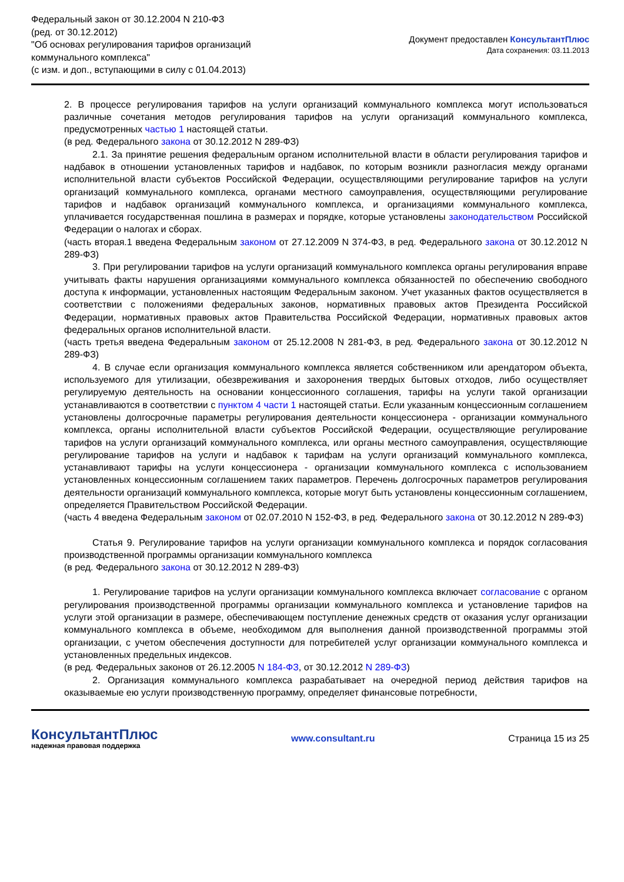Федеральный закон от 30.12.2004 N 210-ФЗ
(ред. от 30.12.2012)
"Об основах регулирования тарифов организаций
коммунального комплекса"
(с изм. и доп., вступающими в силу с 01.04.2013)
Документ предоставлен КонсультантПлюс
Дата сохранения: 03.11.2013
2. В процессе регулирования тарифов на услуги организаций коммунального комплекса могут использоваться различные сочетания методов регулирования тарифов на услуги организаций коммунального комплекса, предусмотренных частью 1 настоящей статьи.
(в ред. Федерального закона от 30.12.2012 N 289-ФЗ)
2.1. За принятие решения федеральным органом исполнительной власти в области регулирования тарифов и надбавок в отношении установленных тарифов и надбавок, по которым возникли разногласия между органами исполнительной власти субъектов Российской Федерации, осуществляющими регулирование тарифов на услуги организаций коммунального комплекса, органами местного самоуправления, осуществляющими регулирование тарифов и надбавок организаций коммунального комплекса, и организациями коммунального комплекса, уплачивается государственная пошлина в размерах и порядке, которые установлены законодательством Российской Федерации о налогах и сборах.
(часть вторая.1 введена Федеральным законом от 27.12.2009 N 374-ФЗ, в ред. Федерального закона от 30.12.2012 N 289-ФЗ)
3. При регулировании тарифов на услуги организаций коммунального комплекса органы регулирования вправе учитывать факты нарушения организациями коммунального комплекса обязанностей по обеспечению свободного доступа к информации, установленных настоящим Федеральным законом. Учет указанных фактов осуществляется в соответствии с положениями федеральных законов, нормативных правовых актов Президента Российской Федерации, нормативных правовых актов Правительства Российской Федерации, нормативных правовых актов федеральных органов исполнительной власти.
(часть третья введена Федеральным законом от 25.12.2008 N 281-ФЗ, в ред. Федерального закона от 30.12.2012 N 289-ФЗ)
4. В случае если организация коммунального комплекса является собственником или арендатором объекта, используемого для утилизации, обезвреживания и захоронения твердых бытовых отходов, либо осуществляет регулируемую деятельность на основании концессионного соглашения, тарифы на услуги такой организации устанавливаются в соответствии с пунктом 4 части 1 настоящей статьи. Если указанным концессионным соглашением установлены долгосрочные параметры регулирования деятельности концессионера - организации коммунального комплекса, органы исполнительной власти субъектов Российской Федерации, осуществляющие регулирование тарифов на услуги организаций коммунального комплекса, или органы местного самоуправления, осуществляющие регулирование тарифов на услуги и надбавок к тарифам на услуги организаций коммунального комплекса, устанавливают тарифы на услуги концессионера - организации коммунального комплекса с использованием установленных концессионным соглашением таких параметров. Перечень долгосрочных параметров регулирования деятельности организаций коммунального комплекса, которые могут быть установлены концессионным соглашением, определяется Правительством Российской Федерации.
(часть 4 введена Федеральным законом от 02.07.2010 N 152-ФЗ, в ред. Федерального закона от 30.12.2012 N 289-ФЗ)
Статья 9. Регулирование тарифов на услуги организации коммунального комплекса и порядок согласования производственной программы организации коммунального комплекса
(в ред. Федерального закона от 30.12.2012 N 289-ФЗ)
1. Регулирование тарифов на услуги организации коммунального комплекса включает согласование с органом регулирования производственной программы организации коммунального комплекса и установление тарифов на услуги этой организации в размере, обеспечивающем поступление денежных средств от оказания услуг организации коммунального комплекса в объеме, необходимом для выполнения данной производственной программы этой организации, с учетом обеспечения доступности для потребителей услуг организации коммунального комплекса и установленных предельных индексов.
(в ред. Федеральных законов от 26.12.2005 N 184-ФЗ, от 30.12.2012 N 289-ФЗ)
2. Организация коммунального комплекса разрабатывает на очередной период действия тарифов на оказываемые ею услуги производственную программу, определяет финансовые потребности,
КонсультантПлюс
надежная правовая поддержка
www.consultant.ru Страница 15 из 25